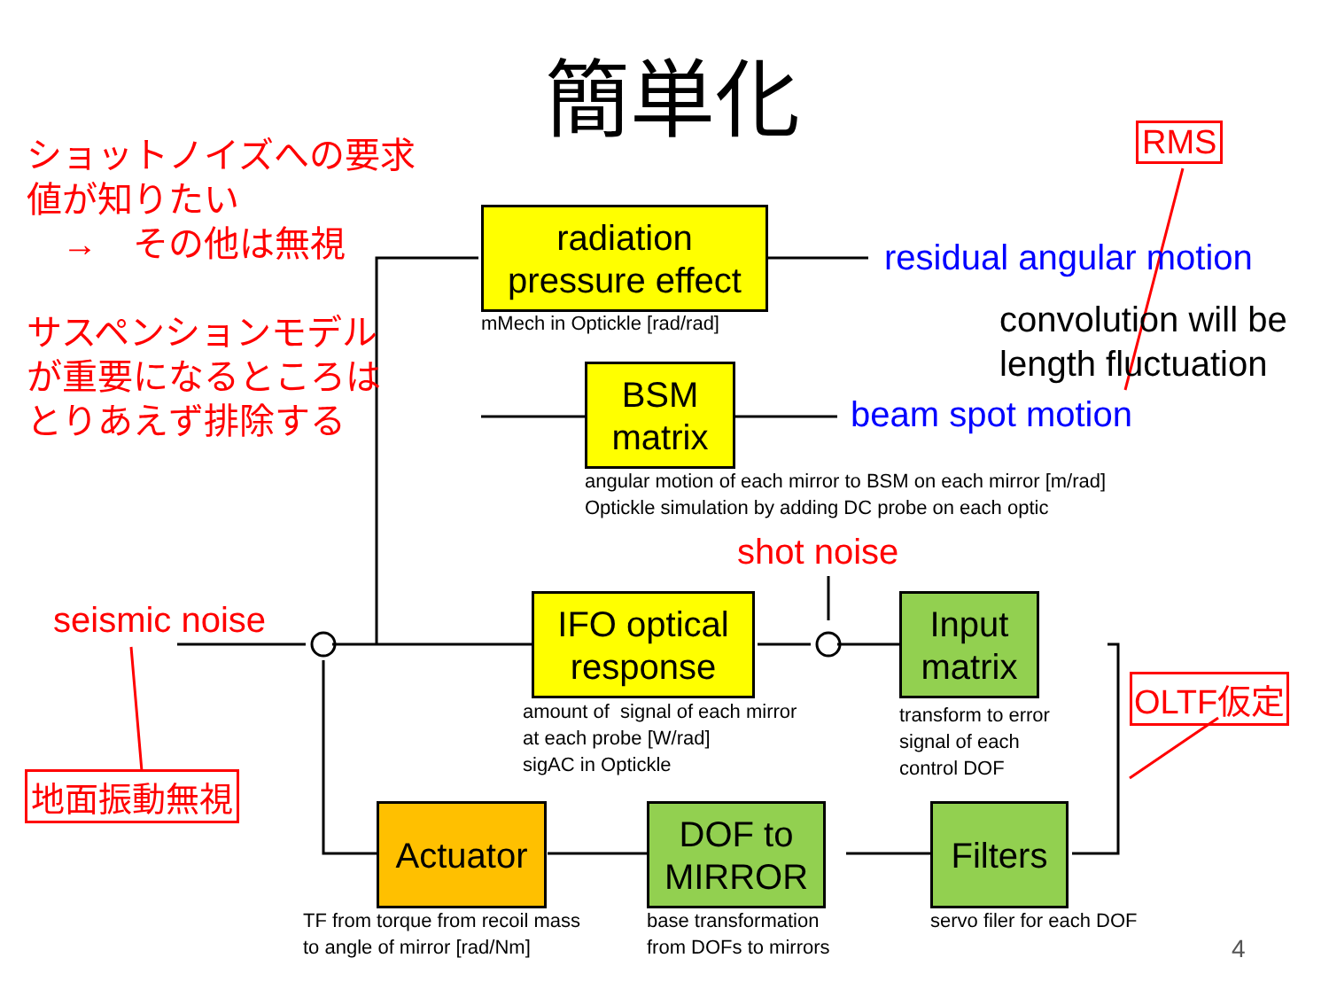簡単化
ショットノイズへの要求
値が知りたい
　→　その他は無視
サスペンションモデル
が重要になるところは
とりあえず排除する
RMS
radiation
pressure effect
mMech in Optickle [rad/rad]
residual angular motion
convolution will be
length fluctuation
BSM
matrix
beam spot motion
angular motion of each mirror to BSM on each mirror [m/rad]
Optickle simulation by adding DC probe on each optic
shot noise
seismic noise
IFO optical
response
amount of signal of each mirror
at each probe [W/rad]
sigAC in Optickle
Input
matrix
transform to error
signal of each
control DOF
OLTF仮定
地面振動無視
Actuator
TF from torque from recoil mass
to angle of mirror [rad/Nm]
DOF to
MIRROR
base transformation
from DOFs to mirrors
Filters
servo filer for each DOF
4